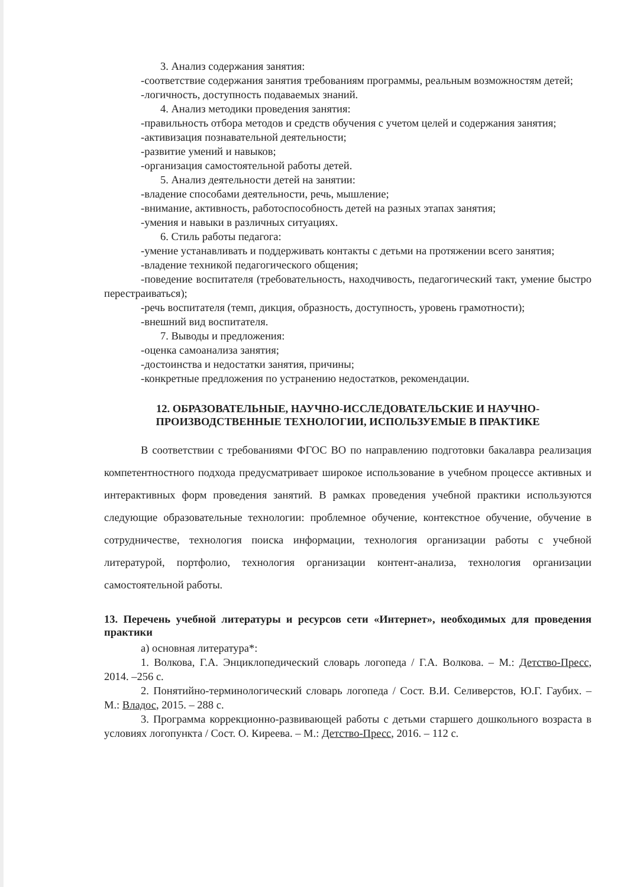3. Анализ содержания занятия:
-соответствие содержания занятия требованиям программы, реальным возможностям детей;
-логичность, доступность подаваемых знаний.
4. Анализ методики проведения занятия:
-правильность отбора методов и средств обучения с учетом целей и содержания занятия;
-активизация познавательной деятельности;
-развитие умений и навыков;
-организация самостоятельной работы детей.
5. Анализ деятельности детей на занятии:
-владение способами деятельности, речь, мышление;
-внимание, активность, работоспособность детей на разных этапах занятия;
-умения и навыки в различных ситуациях.
6. Стиль работы педагога:
-умение устанавливать и поддерживать контакты с детьми на протяжении всего занятия;
-владение техникой педагогического общения;
-поведение воспитателя (требовательность, находчивость, педагогический такт, умение быстро перестраиваться);
-речь воспитателя (темп, дикция, образность, доступность, уровень грамотности);
-внешний вид воспитателя.
7. Выводы и предложения:
-оценка самоанализа занятия;
-достоинства и недостатки занятия, причины;
-конкретные предложения по устранению недостатков, рекомендации.
12. ОБРАЗОВАТЕЛЬНЫЕ, НАУЧНО-ИССЛЕДОВАТЕЛЬСКИЕ И НАУЧНО-ПРОИЗВОДСТВЕННЫЕ ТЕХНОЛОГИИ, ИСПОЛЬЗУЕМЫЕ В ПРАКТИКЕ
В соответствии с требованиями ФГОС ВО по направлению подготовки бакалавра реализация компетентностного подхода предусматривает широкое использование в учебном процессе активных и интерактивных форм проведения занятий. В рамках проведения учебной практики используются следующие образовательные технологии: проблемное обучение, контекстное обучение, обучение в сотрудничестве, технология поиска информации, технология организации работы с учебной литературой, портфолио, технология организации контент-анализа, технология организации самостоятельной работы.
13. Перечень учебной литературы и ресурсов сети «Интернет», необходимых для проведения практики
а) основная литература*:
1. Волкова, Г.А. Энциклопедический словарь логопеда / Г.А. Волкова. – М.: Детство-Пресс, 2014. –256 с.
2. Понятийно-терминологический словарь логопеда / Сост. В.И. Селиверстов, Ю.Г. Гаубих. – М.: Владос, 2015. – 288 с.
3. Программа коррекционно-развивающей работы с детьми старшего дошкольного возраста в условиях логопункта / Сост. О. Киреева. – М.: Детство-Пресс, 2016. – 112 с.